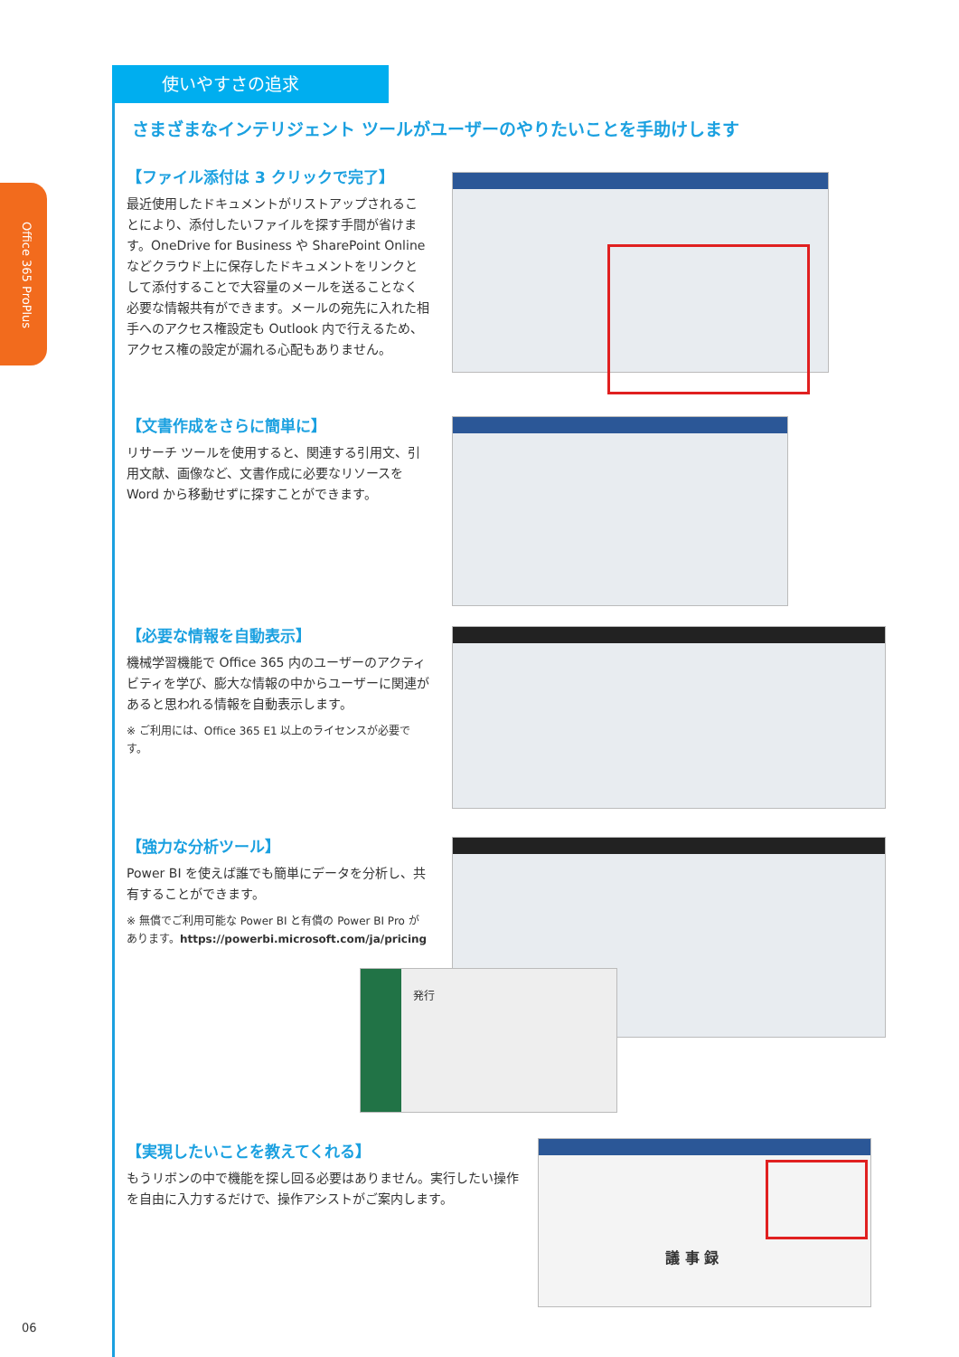Office 365 ProPlus
使いやすさの追求
さまざまなインテリジェント ツールがユーザーのやりたいことを手助けします
【ファイル添付は 3 クリックで完了】
最近使用したドキュメントがリストアップされることにより、添付したいファイルを探す手間が省けます。OneDrive for Business や SharePoint Online などクラウド上に保存したドキュメントをリンクとして添付することで大容量のメールを送ることなく必要な情報共有ができます。メールの宛先に入れた相手へのアクセス権設定も Outlook 内で行えるため、アクセス権の設定が漏れる心配もありません。
【文書作成をさらに簡単に】
リサーチ ツールを使用すると、関連する引用文、引用文献、画像など、文書作成に必要なリソースを Word から移動せずに探すことができます。
【必要な情報を自動表示】
機械学習機能で Office 365 内のユーザーのアクティビティを学び、膨大な情報の中からユーザーに関連があると思われる情報を自動表示します。
※ ご利用には、Office 365 E1 以上のライセンスが必要です。
【強力な分析ツール】
Power BI を使えば誰でも簡単にデータを分析し、共有することができます。
※ 無償でご利用可能な Power BI と有償の Power BI Pro があります。https://powerbi.microsoft.com/ja/pricing
発行
【実現したいことを教えてくれる】
もうリボンの中で機能を探し回る必要はありません。実行したい操作を自由に入力するだけで、操作アシストがご案内します。
議 事 録
06